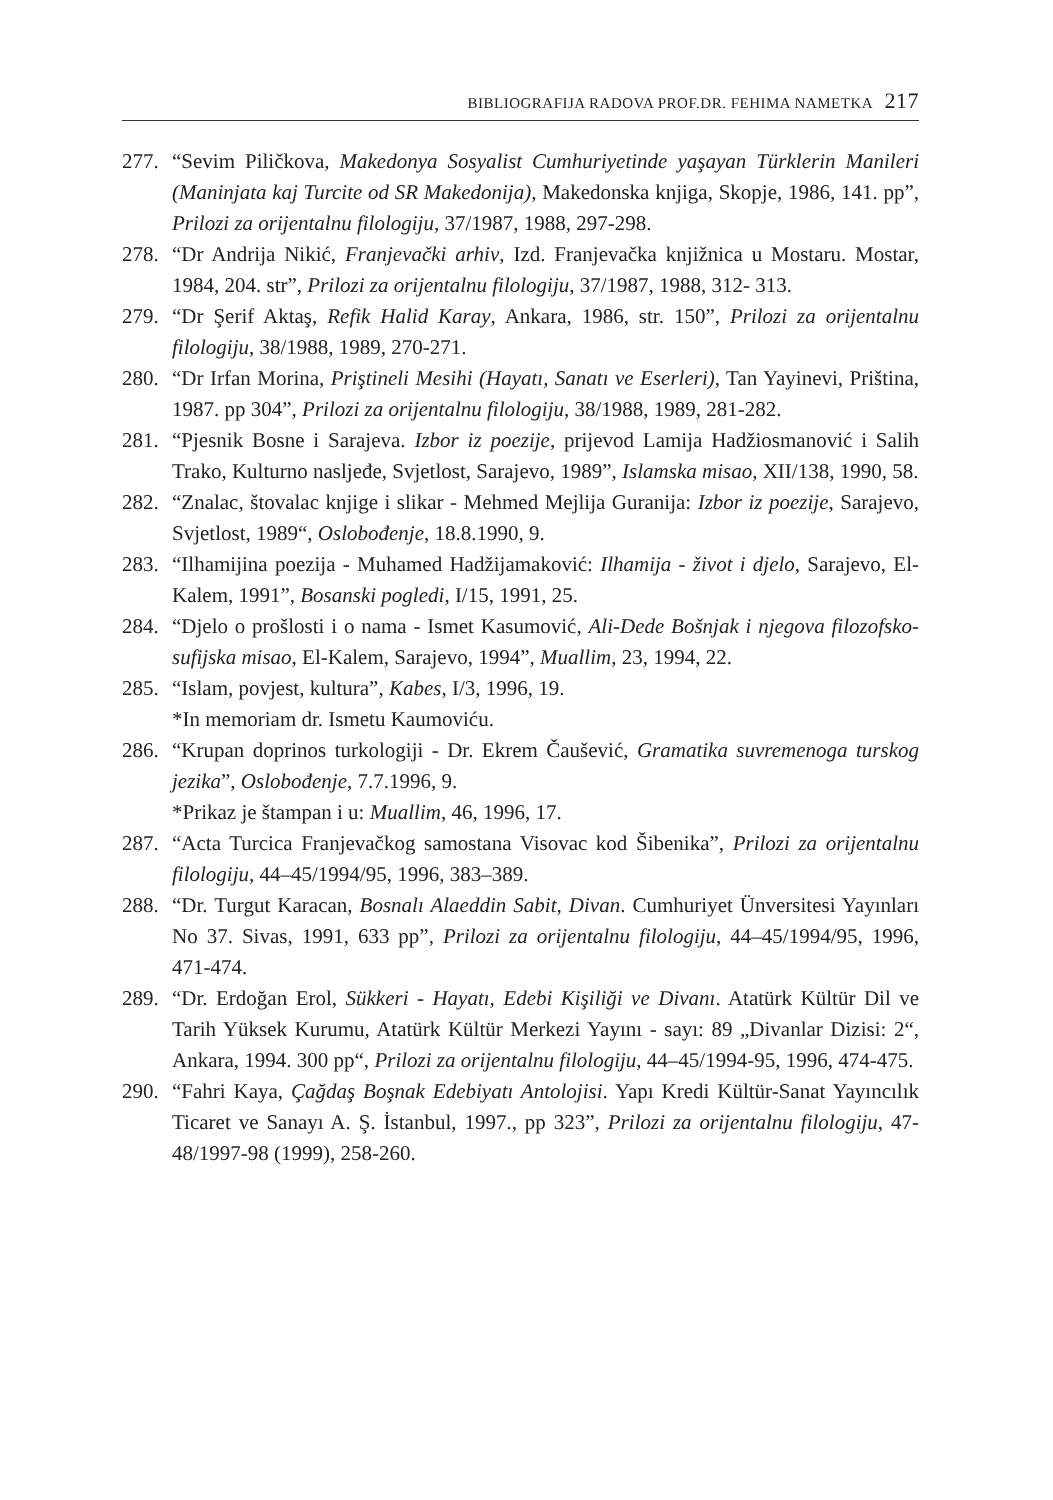BIBLIOGRAFIJA RADOVA PROF.DR. FEHIMA NAMETKA 217
277. “Sevim Piličkova, Makedonya Sosyalist Cumhuriyetinde yaşayan Türklerin Manileri (Maninjata kaj Turcite od SR Makedonija), Makedonska knjiga, Skopje, 1986, 141. pp”, Prilozi za orijentalnu filologiju, 37/1987, 1988, 297-298.
278. “Dr Andrija Nikić, Franjevački arhiv, Izd. Franjevačka knjižnica u Mostaru. Mostar, 1984, 204. str”, Prilozi za orijentalnu filologiju, 37/1987, 1988, 312- 313.
279. “Dr Şerif Aktaş, Refik Halid Karay, Ankara, 1986, str. 150”, Prilozi za orijentalnu filologiju, 38/1988, 1989, 270-271.
280. “Dr Irfan Morina, Priştineli Mesihi (Hayatı, Sanatı ve Eserleri), Tan Yayinevi, Priština, 1987. pp 304”, Prilozi za orijentalnu filologiju, 38/1988, 1989, 281-282.
281. “Pjesnik Bosne i Sarajeva. Izbor iz poezije, prijevod Lamija Hadžiosmanović i Salih Trako, Kulturno nasljeđe, Svjetlost, Sarajevo, 1989”, Islamska misao, XII/138, 1990, 58.
282. “Znalac, štovalac knjige i slikar - Mehmed Mejlija Guranija: Izbor iz poezije, Sarajevo, Svjetlost, 1989“, Oslobođenje, 18.8.1990, 9.
283. “Ilhamijina poezija - Muhamed Hadžijamaković: Ilhamija - život i djelo, Sarajevo, El-Kalem, 1991”, Bosanski pogledi, I/15, 1991, 25.
284. “Djelo o prošlosti i o nama - Ismet Kasumović, Ali-Dede Bošnjak i njegova filozofsko-sufijska misao, El-Kalem, Sarajevo, 1994”, Muallim, 23, 1994, 22.
285. “Islam, povjest, kultura”, Kabes, I/3, 1996, 19.
*In memoriam dr. Ismetu Kaumoviću.
286. “Krupan doprinos turkologiji - Dr. Ekrem Čaušević, Gramatika suvremenoga turskog jezika”, Oslobođenje, 7.7.1996, 9.
*Prikaz je štampan i u: Muallim, 46, 1996, 17.
287. “Acta Turcica Franjevačkog samostana Visovac kod Šibenika”, Prilozi za orijentalnu filologiju, 44–45/1994/95, 1996, 383–389.
288. “Dr. Turgut Karacan, Bosnalı Alaeddin Sabit, Divan. Cumhuriyet Ünversitesi Yayınları No 37. Sivas, 1991, 633 pp”, Prilozi za orijentalnu filologiju, 44–45/1994/95, 1996, 471-474.
289. “Dr. Erdoğan Erol, Sükkeri - Hayatı, Edebi Kişiliği ve Divanı. Atatürk Kültür Dil ve Tarih Yüksek Kurumu, Atatürk Kültür Merkezi Yayını - sayı: 89 „Divanlar Dizisi: 2“, Ankara, 1994. 300 pp“, Prilozi za orijentalnu filologiju, 44–45/1994-95, 1996, 474-475.
290. “Fahri Kaya, Çağdaş Boşnak Edebiyatı Antolojisi. Yapı Kredi Kültür-Sanat Yayıncılık Ticaret ve Sanayı A. Ş. İstanbul, 1997., pp 323”, Prilozi za orijentalnu filologiju, 47-48/1997-98 (1999), 258-260.